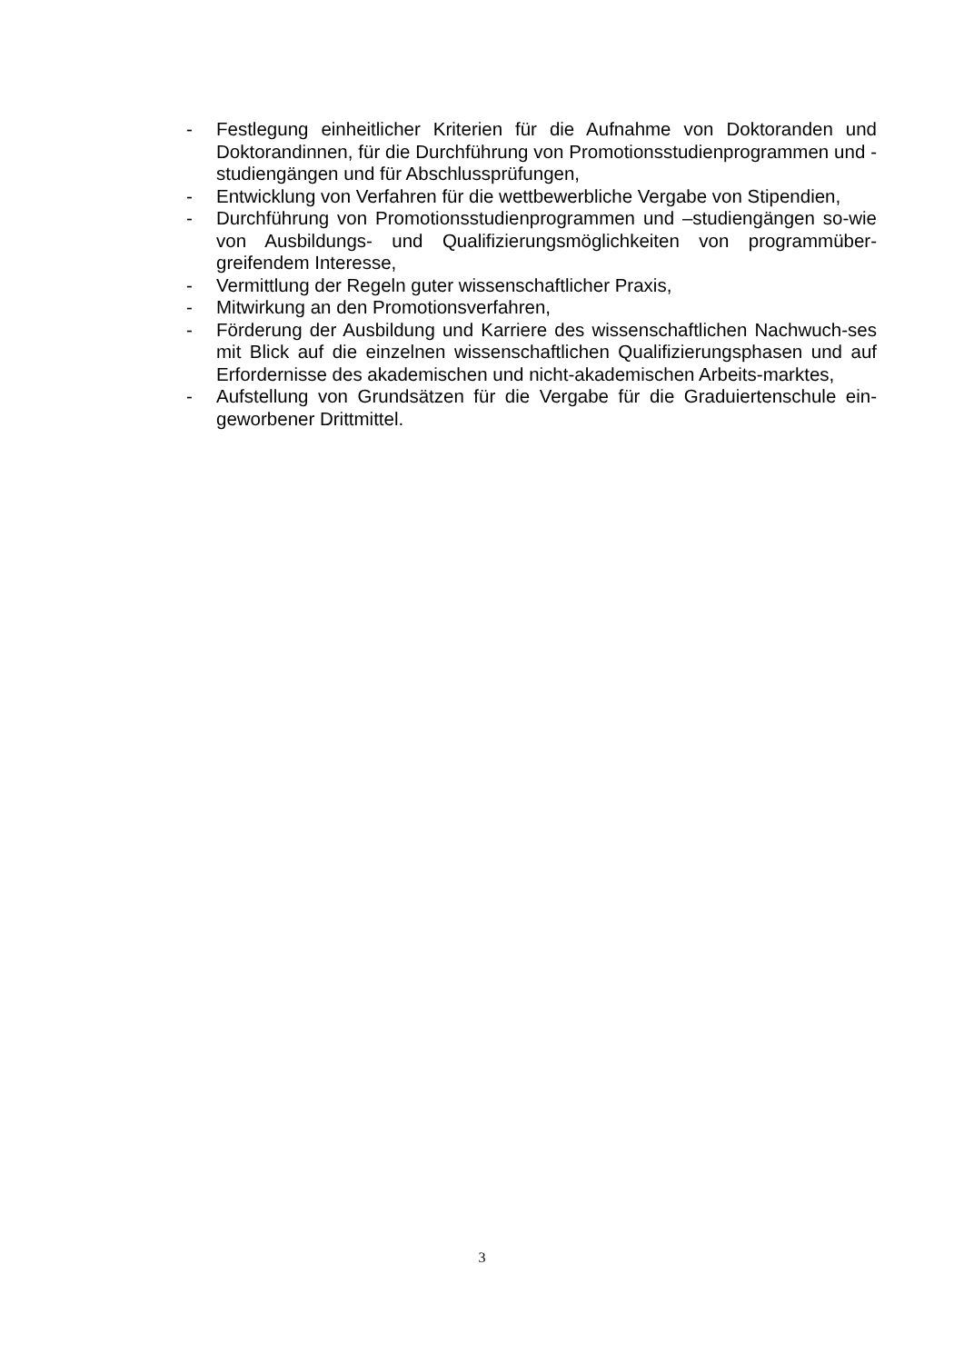- Festlegung einheitlicher Kriterien für die Aufnahme von Doktoranden und Doktorandinnen, für die Durchführung von Promotionsstudienprogrammen und -studiengängen und für Abschlussprüfungen,
- Entwicklung von Verfahren für die wettbewerbliche Vergabe von Stipendien,
- Durchführung von Promotionsstudienprogrammen und –studiengängen so-wie von Ausbildungs- und Qualifizierungsmöglichkeiten von programmüber-greifendem Interesse,
- Vermittlung der Regeln guter wissenschaftlicher Praxis,
- Mitwirkung an den Promotionsverfahren,
- Förderung der Ausbildung und Karriere des wissenschaftlichen Nachwuch-ses mit Blick auf die einzelnen wissenschaftlichen Qualifizierungsphasen und auf Erfordernisse des akademischen und nicht-akademischen Arbeits-marktes,
- Aufstellung von Grundsätzen für die Vergabe für die Graduiertenschule ein-geworbener Drittmittel.
3